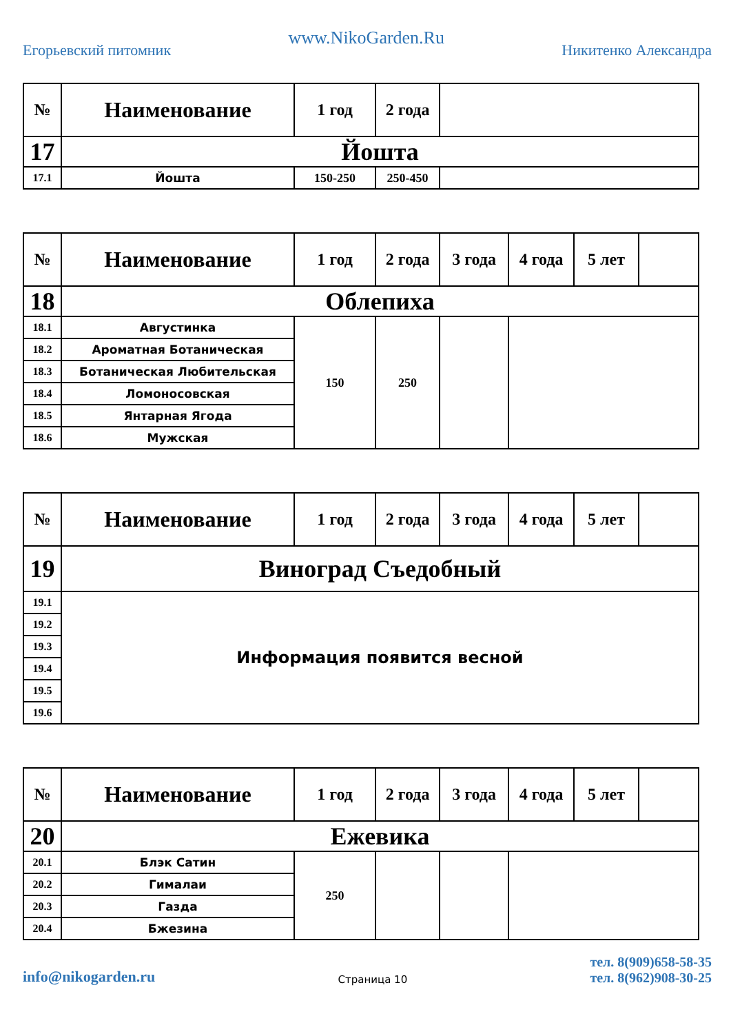Егорьевский питомник
www.NikoGarden.Ru
Никитенко Александра
| № | Наименование | 1 год | 2 года | |
| --- | --- | --- | --- | --- |
| 17 | Йошта | | | |
| 17.1 | Йошта | 150-250 | 250-450 | |
| № | Наименование | 1 год | 2 года | 3 года | 4 года | 5 лет | |
| --- | --- | --- | --- | --- | --- | --- | --- |
| 18 | Облепиха | | | | | | |
| 18.1 | Августинка | 150 | 250 | | | | |
| 18.2 | Ароматная Ботаническая | | | | | | |
| 18.3 | Ботаническая Любительская | | | | | | |
| 18.4 | Ломоносовская | | | | | | |
| 18.5 | Янтарная Ягода | | | | | | |
| 18.6 | Мужская | | | | | | |
| № | Наименование | 1 год | 2 года | 3 года | 4 года | 5 лет | |
| --- | --- | --- | --- | --- | --- | --- | --- |
| 19 | Виноград Съедобный | | | | | | |
| 19.1 | Информация появится весной | | | | | | |
| 19.2 | | | | | | | |
| 19.3 | | | | | | | |
| 19.4 | | | | | | | |
| 19.5 | | | | | | | |
| 19.6 | | | | | | | |
| № | Наименование | 1 год | 2 года | 3 года | 4 года | 5 лет | |
| --- | --- | --- | --- | --- | --- | --- | --- |
| 20 | Ежевика | | | | | | |
| 20.1 | Блэк Сатин | 250 | | | | | |
| 20.2 | Гималаи | | | | | | |
| 20.3 | Газда | | | | | | |
| 20.4 | Бжезина | | | | | | |
info@nikogarden.ru
Страница 10
тел. 8(909)658-58-35
тел. 8(962)908-30-25